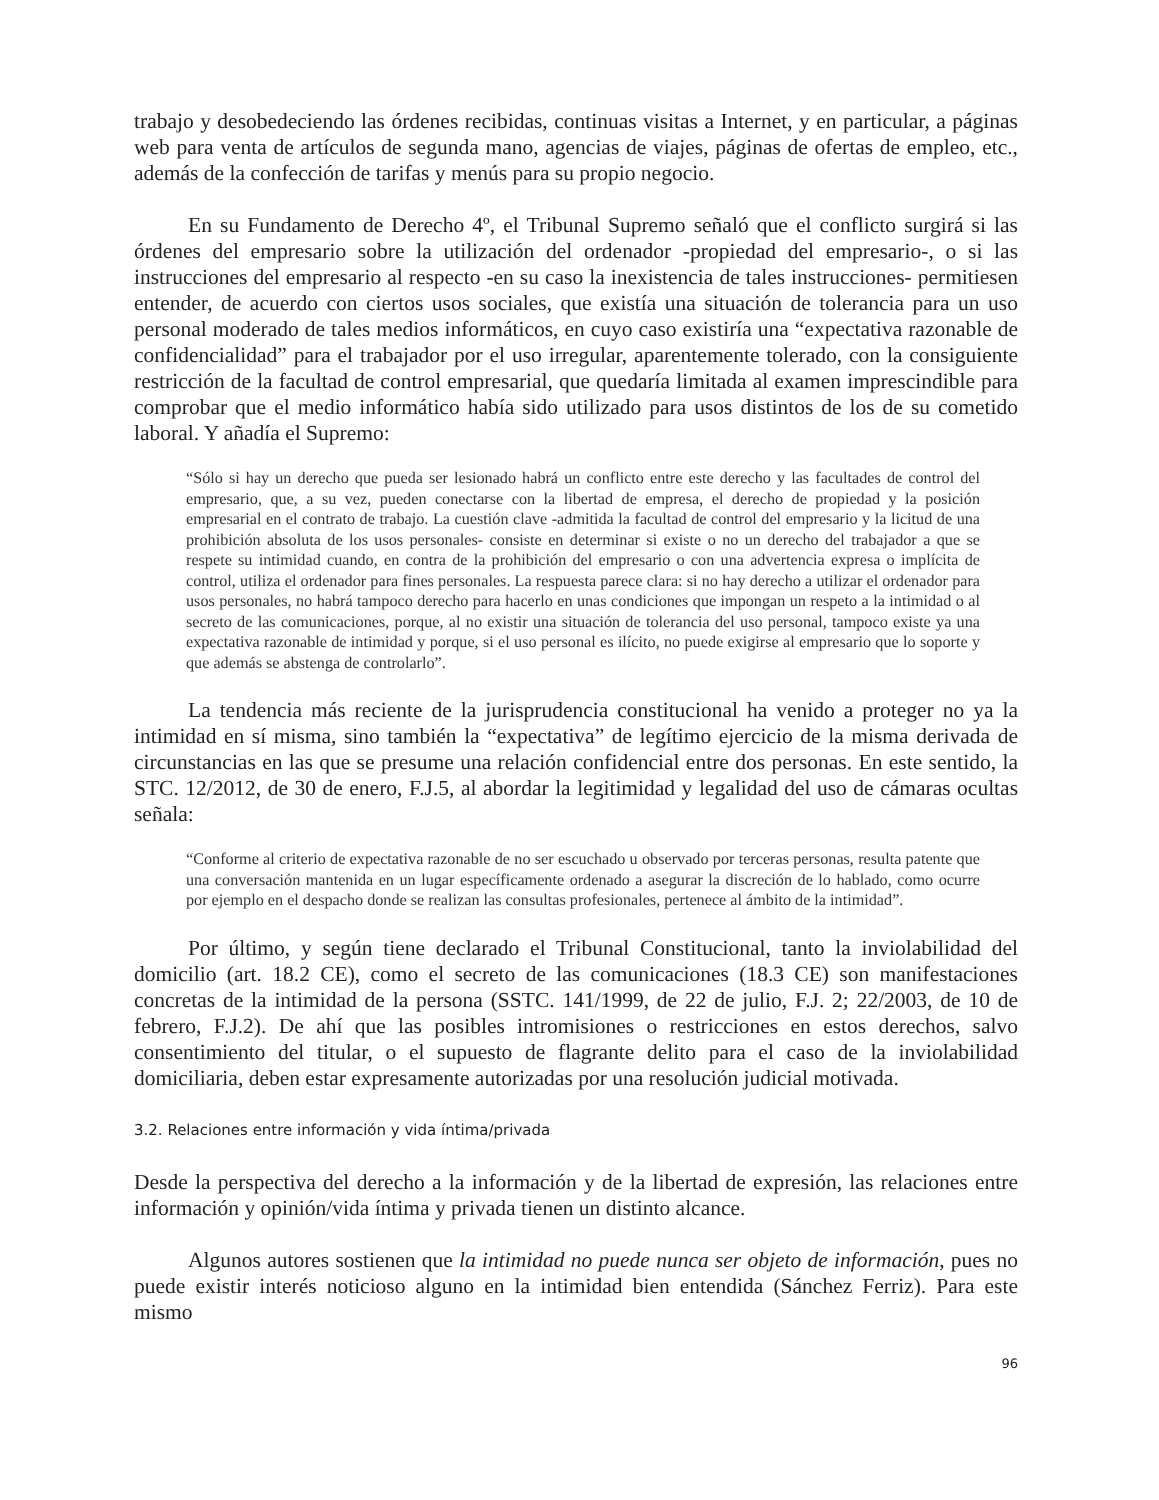trabajo y desobedeciendo las órdenes recibidas, continuas visitas a Internet, y en particular, a páginas web para venta de artículos de segunda mano, agencias de viajes, páginas de ofertas de empleo, etc., además de la confección de tarifas y menús para su propio negocio.
En su Fundamento de Derecho 4º, el Tribunal Supremo señaló que el conflicto surgirá si las órdenes del empresario sobre la utilización del ordenador -propiedad del empresario-, o si las instrucciones del empresario al respecto -en su caso la inexistencia de tales instrucciones- permitiesen entender, de acuerdo con ciertos usos sociales, que existía una situación de tolerancia para un uso personal moderado de tales medios informáticos, en cuyo caso existiría una “expectativa razonable de confidencialidad” para el trabajador por el uso irregular, aparentemente tolerado, con la consiguiente restricción de la facultad de control empresarial, que quedaría limitada al examen imprescindible para comprobar que el medio informático había sido utilizado para usos distintos de los de su cometido laboral. Y añadía el Supremo:
“Sólo si hay un derecho que pueda ser lesionado habrá un conflicto entre este derecho y las facultades de control del empresario, que, a su vez, pueden conectarse con la libertad de empresa, el derecho de propiedad y la posición empresarial en el contrato de trabajo. La cuestión clave -admitida la facultad de control del empresario y la licitud de una prohibición absoluta de los usos personales- consiste en determinar si existe o no un derecho del trabajador a que se respete su intimidad cuando, en contra de la prohibición del empresario o con una advertencia expresa o implícita de control, utiliza el ordenador para fines personales. La respuesta parece clara: si no hay derecho a utilizar el ordenador para usos personales, no habrá tampoco derecho para hacerlo en unas condiciones que impongan un respeto a la intimidad o al secreto de las comunicaciones, porque, al no existir una situación de tolerancia del uso personal, tampoco existe ya una expectativa razonable de intimidad y porque, si el uso personal es ilícito, no puede exigirse al empresario que lo soporte y que además se abstenga de controlarlo”.
La tendencia más reciente de la jurisprudencia constitucional ha venido a proteger no ya la intimidad en sí misma, sino también la “expectativa” de legítimo ejercicio de la misma derivada de circunstancias en las que se presume una relación confidencial entre dos personas. En este sentido, la STC. 12/2012, de 30 de enero, F.J.5, al abordar la legitimidad y legalidad del uso de cámaras ocultas señala:
“Conforme al criterio de expectativa razonable de no ser escuchado u observado por terceras personas, resulta patente que una conversación mantenida en un lugar específicamente ordenado a asegurar la discreción de lo hablado, como ocurre por ejemplo en el despacho donde se realizan las consultas profesionales, pertenece al ámbito de la intimidad”.
Por último, y según tiene declarado el Tribunal Constitucional, tanto la inviolabilidad del domicilio (art. 18.2 CE), como el secreto de las comunicaciones (18.3 CE) son manifestaciones concretas de la intimidad de la persona (SSTC. 141/1999, de 22 de julio, F.J. 2; 22/2003, de 10 de febrero, F.J.2). De ahí que las posibles intromisiones o restricciones en estos derechos, salvo consentimiento del titular, o el supuesto de flagrante delito para el caso de la inviolabilidad domiciliaria, deben estar expresamente autorizadas por una resolución judicial motivada.
3.2. Relaciones entre información y vida íntima/privada
Desde la perspectiva del derecho a la información y de la libertad de expresión, las relaciones entre información y opinión/vida íntima y privada tienen un distinto alcance.
Algunos autores sostienen que la intimidad no puede nunca ser objeto de información, pues no puede existir interés noticioso alguno en la intimidad bien entendida (Sánchez Ferriz). Para este mismo
96